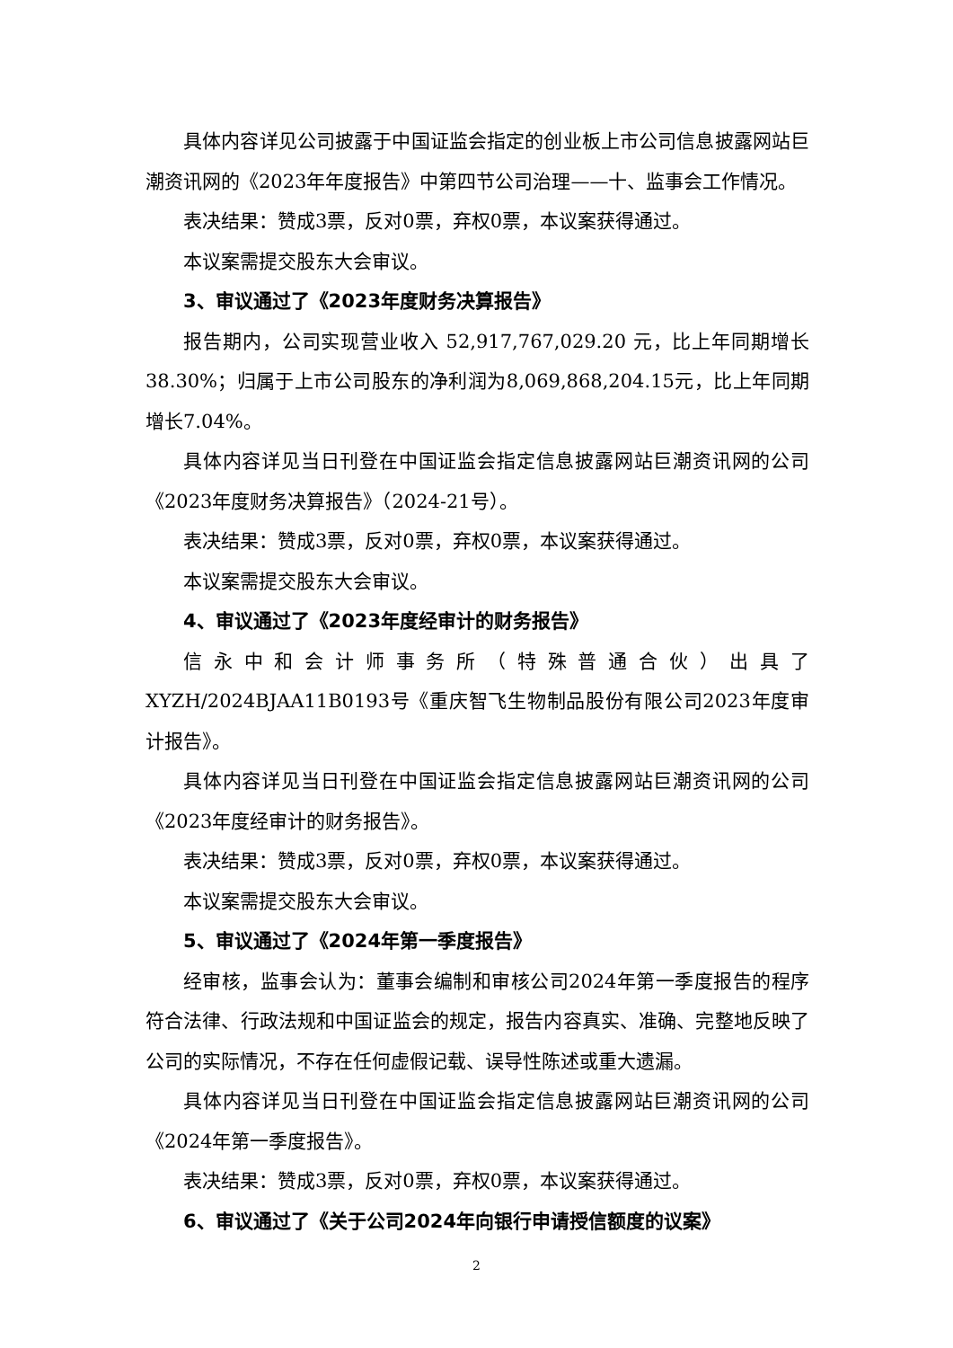具体内容详见公司披露于中国证监会指定的创业板上市公司信息披露网站巨潮资讯网的《2023年年度报告》中第四节公司治理——十、监事会工作情况。
表决结果：赞成3票，反对0票，弃权0票，本议案获得通过。
本议案需提交股东大会审议。
3、审议通过了《2023年度财务决算报告》
报告期内，公司实现营业收入 52,917,767,029.20 元，比上年同期增长38.30%；归属于上市公司股东的净利润为8,069,868,204.15元，比上年同期增长7.04%。
具体内容详见当日刊登在中国证监会指定信息披露网站巨潮资讯网的公司《2023年度财务决算报告》（2024-21号）。
表决结果：赞成3票，反对0票，弃权0票，本议案获得通过。
本议案需提交股东大会审议。
4、审议通过了《2023年度经审计的财务报告》
信永中和会计师事务所（特殊普通合伙）出具了XYZH/2024BJAA11B0193号《重庆智飞生物制品股份有限公司2023年度审计报告》。
具体内容详见当日刊登在中国证监会指定信息披露网站巨潮资讯网的公司《2023年度经审计的财务报告》。
表决结果：赞成3票，反对0票，弃权0票，本议案获得通过。
本议案需提交股东大会审议。
5、审议通过了《2024年第一季度报告》
经审核，监事会认为：董事会编制和审核公司2024年第一季度报告的程序符合法律、行政法规和中国证监会的规定，报告内容真实、准确、完整地反映了公司的实际情况，不存在任何虚假记载、误导性陈述或重大遗漏。
具体内容详见当日刊登在中国证监会指定信息披露网站巨潮资讯网的公司《2024年第一季度报告》。
表决结果：赞成3票，反对0票，弃权0票，本议案获得通过。
6、审议通过了《关于公司2024年向银行申请授信额度的议案》
2